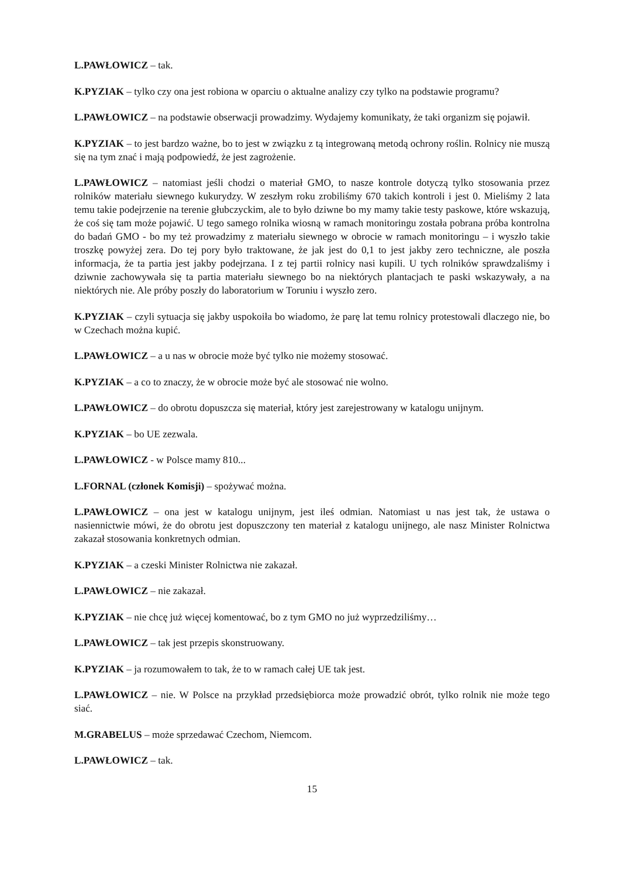L.PAWŁOWICZ – tak.
K.PYZIAK – tylko czy ona jest robiona w oparciu o aktualne analizy czy tylko na podstawie programu?
L.PAWŁOWICZ – na podstawie obserwacji prowadzimy. Wydajemy komunikaty, że taki organizm się pojawił.
K.PYZIAK – to jest bardzo ważne, bo to jest w związku z tą integrowaną metodą ochrony roślin. Rolnicy nie muszą się na tym znać i mają podpowiedź, że jest zagrożenie.
L.PAWŁOWICZ – natomiast jeśli chodzi o materiał GMO, to nasze kontrole dotyczą tylko stosowania przez rolników materiału siewnego kukurydzy. W zeszłym roku zrobiliśmy 670 takich kontroli i jest 0. Mieliśmy 2 lata temu takie podejrzenie na terenie głubczyckim, ale to było dziwne bo my mamy takie testy paskowe, które wskazują, że coś się tam może pojawić. U tego samego rolnika wiosną w ramach monitoringu została pobrana próba kontrolna do badań GMO - bo my też prowadzimy z materiału siewnego w obrocie w ramach monitoringu – i wyszło takie troszkę powyżej zera. Do tej pory było traktowane, że jak jest do 0,1 to jest jakby zero techniczne, ale poszła informacja, że ta partia jest jakby podejrzana. I z tej partii rolnicy nasi kupili. U tych rolników sprawdzaliśmy i dziwnie zachowywała się ta partia materiału siewnego bo na niektórych plantacjach te paski wskazywały, a na niektórych nie. Ale próby poszły do laboratorium w Toruniu i wyszło zero.
K.PYZIAK – czyli sytuacja się jakby uspokoiła bo wiadomo, że parę lat temu rolnicy protestowali dlaczego nie, bo w Czechach można kupić.
L.PAWŁOWICZ – a u nas w obrocie może być tylko nie możemy stosować.
K.PYZIAK – a co to znaczy, że w obrocie może być ale stosować nie wolno.
L.PAWŁOWICZ – do obrotu dopuszcza się materiał, który jest zarejestrowany w katalogu unijnym.
K.PYZIAK – bo UE zezwala.
L.PAWŁOWICZ - w Polsce mamy 810...
L.FORNAL (członek Komisji) – spożywać można.
L.PAWŁOWICZ – ona jest w katalogu unijnym, jest ileś odmian. Natomiast u nas jest tak, że ustawa o nasiennictwie mówi, że do obrotu jest dopuszczony ten materiał z katalogu unijnego, ale nasz Minister Rolnictwa zakazał stosowania konkretnych odmian.
K.PYZIAK – a czeski Minister Rolnictwa nie zakazał.
L.PAWŁOWICZ – nie zakazał.
K.PYZIAK – nie chcę już więcej komentować, bo z tym GMO no już wyprzedziliśmy…
L.PAWŁOWICZ – tak jest przepis skonstruowany.
K.PYZIAK – ja rozumowałem to tak, że to w ramach całej UE tak jest.
L.PAWŁOWICZ – nie. W Polsce na przykład przedsiębiorca może prowadzić obrót, tylko rolnik nie może tego siać.
M.GRABELUS – może sprzedawać Czechom, Niemcom.
L.PAWŁOWICZ – tak.
15